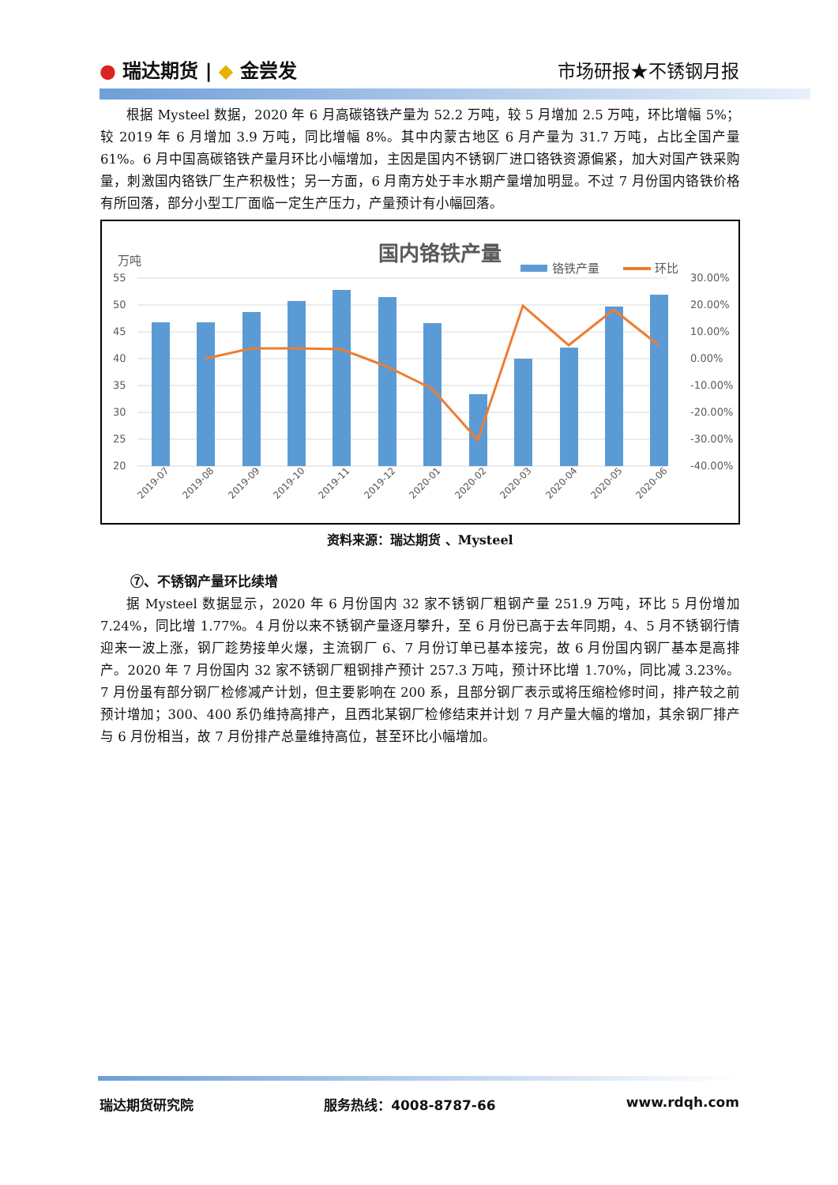● 瑞达期货 | ◆ 金尝发 市场研报★不锈钢月报
根据 Mysteel 数据，2020 年 6 月高碳铬铁产量为 52.2 万吨，较 5 月增加 2.5 万吨，环比增幅 5%；较 2019 年 6 月增加 3.9 万吨，同比增幅 8%。其中内蒙古地区 6 月产量为 31.7 万吨，占比全国产量 61%。6 月中国高碳铬铁产量月环比小幅增加，主因是国内不锈钢厂进口铬铁资源偏紧，加大对国产铁采购量，刺激国内铬铁厂生产积极性；另一方面，6 月南方处于丰水期产量增加明显。不过 7 月份国内铬铁价格有所回落，部分小型工厂面临一定生产压力，产量预计有小幅回落。
国内铬铁产量
万吨
铬铁产量
环比
55
50
45
40
35
30
25
20
30.00%
20.00%
10.00%
0.00%
-10.00%
-20.00%
-30.00%
-40.00%
2019-07
2019-08
2019-09
2019-10
2019-11
2019-12
2020-01
2020-02
2020-03
2020-04
2020-05
2020-06
资料来源：瑞达期货 、Mysteel
⑦、不锈钢产量环比续增
据 Mysteel 数据显示，2020 年 6 月份国内 32 家不锈钢厂粗钢产量 251.9 万吨，环比 5 月份增加 7.24%，同比增 1.77%。4 月份以来不锈钢产量逐月攀升，至 6 月份已高于去年同期，4、5 月不锈钢行情迎来一波上涨，钢厂趁势接单火爆，主流钢厂 6、7 月份订单已基本接完，故 6 月份国内钢厂基本是高排产。2020 年 7 月份国内 32 家不锈钢厂粗钢排产预计 257.3 万吨，预计环比增 1.70%，同比减 3.23%。7 月份虽有部分钢厂检修减产计划，但主要影响在 200 系，且部分钢厂表示或将压缩检修时间，排产较之前预计增加；300、400 系仍维持高排产，且西北某钢厂检修结束并计划 7 月产量大幅的增加，其余钢厂排产与 6 月份相当，故 7 月份排产总量维持高位，甚至环比小幅增加。
瑞达期货研究院 服务热线：4008-8787-66 www.rdqh.com